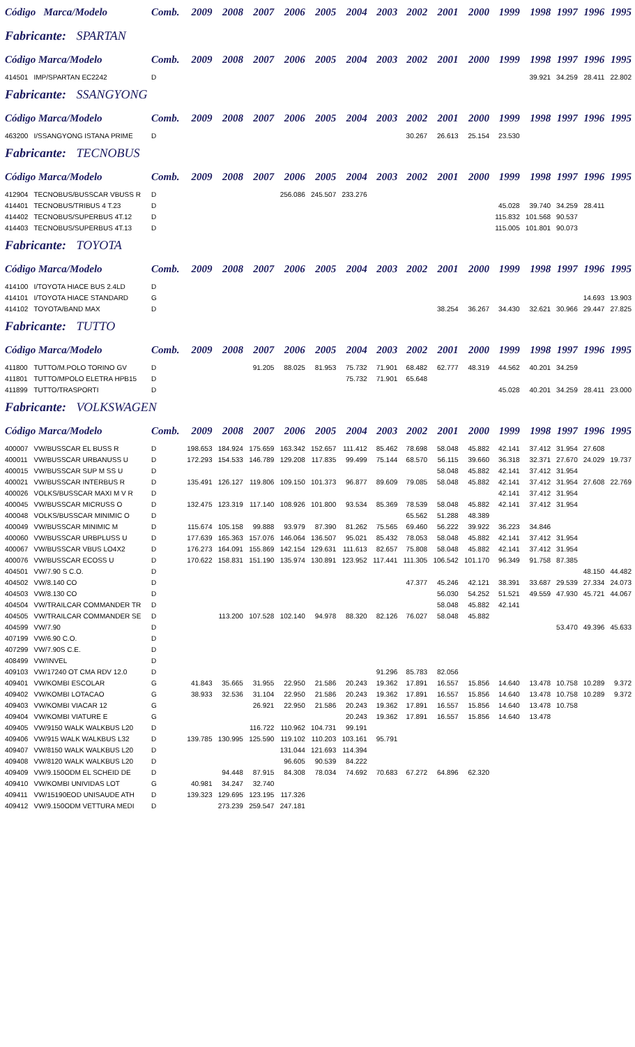| Código Marca/Modelo | | Comb. | 2009 | 2008 | 2007 | 2006 | 2005 | 2004 | 2003 | 2002 | 2001 | 2000 | 1999 | 1998 | 1997 | 1996 | 1995 |
| --- | --- | --- | --- | --- | --- | --- | --- | --- | --- | --- | --- | --- | --- | --- | --- | --- | --- |
| Fabricante: SPARTAN | | | | | | | | | | | | | | | | | |
| Código Marca/Modelo | | Comb. | 2009 | 2008 | 2007 | 2006 | 2005 | 2004 | 2003 | 2002 | 2001 | 2000 | 1999 | 1998 | 1997 | 1996 | 1995 |
| 414501 | IMP/SPARTAN EC2242 | D | | | | | | | | | | | | 39.921 | 34.259 | 28.411 | 22.802 |
| Fabricante: SSANGYONG | | | | | | | | | | | | | | | | | |
| Código Marca/Modelo | | Comb. | 2009 | 2008 | 2007 | 2006 | 2005 | 2004 | 2003 | 2002 | 2001 | 2000 | 1999 | 1998 | 1997 | 1996 | 1995 |
| 463200 | I/SSANGYONG ISTANA PRIME | D | | | | | | | | 30.267 | 26.613 | 25.154 | 23.530 | | | | |
| Fabricante: TECNOBUS | | | | | | | | | | | | | | | | | |
| Código Marca/Modelo | | Comb. | 2009 | 2008 | 2007 | 2006 | 2005 | 2004 | 2003 | 2002 | 2001 | 2000 | 1999 | 1998 | 1997 | 1996 | 1995 |
| 412904 | TECNOBUS/BUSSCAR VBUSS R | D | | | | 256.086 | 245.507 | 233.276 | | | | | | | | | |
| 414401 | TECNOBUS/TRIBUS 4 T.23 | D | | | | | | | | | | | 45.028 | 39.740 | 34.259 | 28.411 | |
| 414402 | TECNOBUS/SUPERBUS 4T.12 | D | | | | | | | | | | | 115.832 | 101.568 | 90.537 | | |
| 414403 | TECNOBUS/SUPERBUS 4T.13 | D | | | | | | | | | | | 115.005 | 101.801 | 90.073 | | |
| Fabricante: TOYOTA | | | | | | | | | | | | | | | | | |
| Código Marca/Modelo | | Comb. | 2009 | 2008 | 2007 | 2006 | 2005 | 2004 | 2003 | 2002 | 2001 | 2000 | 1999 | 1998 | 1997 | 1996 | 1995 |
| 414100 | I/TOYOTA HIACE BUS 2.4LD | D | | | | | | | | | | | | | | | |
| 414101 | I/TOYOTA HIACE STANDARD | G | | | | | | | | | | | | | | 14.693 | 13.903 |
| 414102 | TOYOTA/BAND MAX | D | | | | | | | | | 38.254 | 36.267 | 34.430 | 32.621 | 30.966 | 29.447 | 27.825 |
| Fabricante: TUTTO | | | | | | | | | | | | | | | | | |
| Código Marca/Modelo | | Comb. | 2009 | 2008 | 2007 | 2006 | 2005 | 2004 | 2003 | 2002 | 2001 | 2000 | 1999 | 1998 | 1997 | 1996 | 1995 |
| 411800 | TUTTO/M.POLO TORINO GV | D | | | 91.205 | 88.025 | 81.953 | 75.732 | 71.901 | 68.482 | 62.777 | 48.319 | 44.562 | 40.201 | 34.259 | | |
| 411801 | TUTTO/MPOLO ELETRA HPB15 | D | | | | | | 75.732 | 71.901 | 65.648 | | | | | | | |
| 411899 | TUTTO/TRASPORTI | D | | | | | | | | | | | 45.028 | 40.201 | 34.259 | 28.411 | 23.000 |
| Fabricante: VOLKSWAGEN | | | | | | | | | | | | | | | | | |
| Código Marca/Modelo | | Comb. | 2009 | 2008 | 2007 | 2006 | 2005 | 2004 | 2003 | 2002 | 2001 | 2000 | 1999 | 1998 | 1997 | 1996 | 1995 |
| 400007 | VW/BUSSCAR EL BUSS R | D | 198.653 | 184.924 | 175.659 | 163.342 | 152.657 | 111.412 | 85.462 | 78.698 | 58.048 | 45.882 | 42.141 | 37.412 | 31.954 | 27.608 | |
| 400011 | VW/BUSSCAR URBANUSS U | D | 172.293 | 154.533 | 146.789 | 129.208 | 117.835 | 99.499 | 75.144 | 68.570 | 56.115 | 39.660 | 36.318 | 32.371 | 27.670 | 24.029 | 19.737 |
| 400015 | VW/BUSSCAR SUP M SS U | D | | | | | | | | | 58.048 | 45.882 | 42.141 | 37.412 | 31.954 | | |
| 400021 | VW/BUSSCAR INTERBUS R | D | 135.491 | 126.127 | 119.806 | 109.150 | 101.373 | 96.877 | 89.609 | 79.085 | 58.048 | 45.882 | 42.141 | 37.412 | 31.954 | 27.608 | 22.769 |
| 400026 | VOLKS/BUSSCAR MAXI M V R | D | | | | | | | | | | | 42.141 | 37.412 | 31.954 | | |
| 400045 | VW/BUSSCAR MICRUSS O | D | 132.475 | 123.319 | 117.140 | 108.926 | 101.800 | 93.534 | 85.369 | 78.539 | 58.048 | 45.882 | 42.141 | 37.412 | 31.954 | | |
| 400048 | VOLKS/BUSSCAR MINIMIC O | D | | | | | | | | 65.562 | 51.288 | 48.389 | | | | | |
| 400049 | VW/BUSSCAR MINIMIC M | D | 115.674 | 105.158 | 99.888 | 93.979 | 87.390 | 81.262 | 75.565 | 69.460 | 56.222 | 39.922 | 36.223 | 34.846 | | | |
| 400060 | VW/BUSSCAR URBPLUSS U | D | 177.639 | 165.363 | 157.076 | 146.064 | 136.507 | 95.021 | 85.432 | 78.053 | 58.048 | 45.882 | 42.141 | 37.412 | 31.954 | | |
| 400067 | VW/BUSSCAR VBUS LO4X2 | D | 176.273 | 164.091 | 155.869 | 142.154 | 129.631 | 111.613 | 82.657 | 75.808 | 58.048 | 45.882 | 42.141 | 37.412 | 31.954 | | |
| 400076 | VW/BUSSCAR ECOSS U | D | 170.622 | 158.831 | 151.190 | 135.974 | 130.891 | 123.952 | 117.441 | 111.305 | 106.542 | 101.170 | 96.349 | 91.758 | 87.385 | | |
| 404501 | VW/7.90 S C.O. | D | | | | | | | | | | | | | | 48.150 | 44.482 |
| 404502 | VW/8.140 CO | D | | | | | | | | 47.377 | 45.246 | 42.121 | 38.391 | 33.687 | 29.539 | 27.334 | 24.073 |
| 404503 | VW/8.130 CO | D | | | | | | | | | 56.030 | 54.252 | 51.521 | 49.559 | 47.930 | 45.721 | 44.067 |
| 404504 | VW/TRAILCAR COMMANDER TR | D | | | | | | | | | 58.048 | 45.882 | 42.141 | | | | |
| 404505 | VW/TRAILCAR COMMANDER SE | D | | 113.200 | 107.528 | 102.140 | 94.978 | 88.320 | 82.126 | 76.027 | 58.048 | 45.882 | | | | | |
| 404599 | VW/7.90 | D | | | | | | | | | | | | | 53.470 | 49.396 | 45.633 |
| 407199 | VW/6.90 C.O. | D | | | | | | | | | | | | | | | |
| 407299 | VW/7.90S C.E. | D | | | | | | | | | | | | | | | |
| 408499 | VW/INVEL | D | | | | | | | | | | | | | | | |
| 409103 | VW/17240 OT CMA RDV 12.0 | D | | | | | | | 91.296 | 85.783 | 82.056 | | | | | | |
| 409401 | VW/KOMBI ESCOLAR | G | 41.843 | 35.665 | 31.955 | 22.950 | 21.586 | 20.243 | 19.362 | 17.891 | 16.557 | 15.856 | 14.640 | 13.478 | 10.758 | 10.289 | 9.372 |
| 409402 | VW/KOMBI LOTACAO | G | 38.933 | 32.536 | 31.104 | 22.950 | 21.586 | 20.243 | 19.362 | 17.891 | 16.557 | 15.856 | 14.640 | 13.478 | 10.758 | 10.289 | 9.372 |
| 409403 | VW/KOMBI VIACAR 12 | G | | | 26.921 | 22.950 | 21.586 | 20.243 | 19.362 | 17.891 | 16.557 | 15.856 | 14.640 | 13.478 | 10.758 | | |
| 409404 | VW/KOMBI VIATURE E | G | | | | | | 20.243 | 19.362 | 17.891 | 16.557 | 15.856 | 14.640 | 13.478 | | | |
| 409405 | VW/9150 WALK WALKBUS L20 | D | | | 116.722 | 110.962 | 104.731 | 99.191 | | | | | | | | | |
| 409406 | VW/915 WALK WALKBUS L32 | D | 139.785 | 130.995 | 125.590 | 119.102 | 110.203 | 103.161 | 95.791 | | | | | | | | |
| 409407 | VW/8150 WALK WALKBUS L20 | D | | | | 131.044 | 121.693 | 114.394 | | | | | | | | | |
| 409408 | VW/8120 WALK WALKBUS L20 | D | | | | 96.605 | 90.539 | 84.222 | | | | | | | | | |
| 409409 | VW/9.150ODM EL SCHEID DE | D | | 94.448 | 87.915 | 84.308 | 78.034 | 74.692 | 70.683 | 67.272 | 64.896 | 62.320 | | | | | |
| 409410 | VW/KOMBI UNIVIDAS LOT | G | 40.981 | 34.247 | 32.740 | | | | | | | | | | | | |
| 409411 | VW/15190EOD UNISAUDE ATH | D | 139.323 | 129.695 | 123.195 | 117.326 | | | | | | | | | | | |
| 409412 | VW/9.150ODM VETTURA MEDI | D | | 273.239 | 259.547 | 247.181 | | | | | | | | | | | |